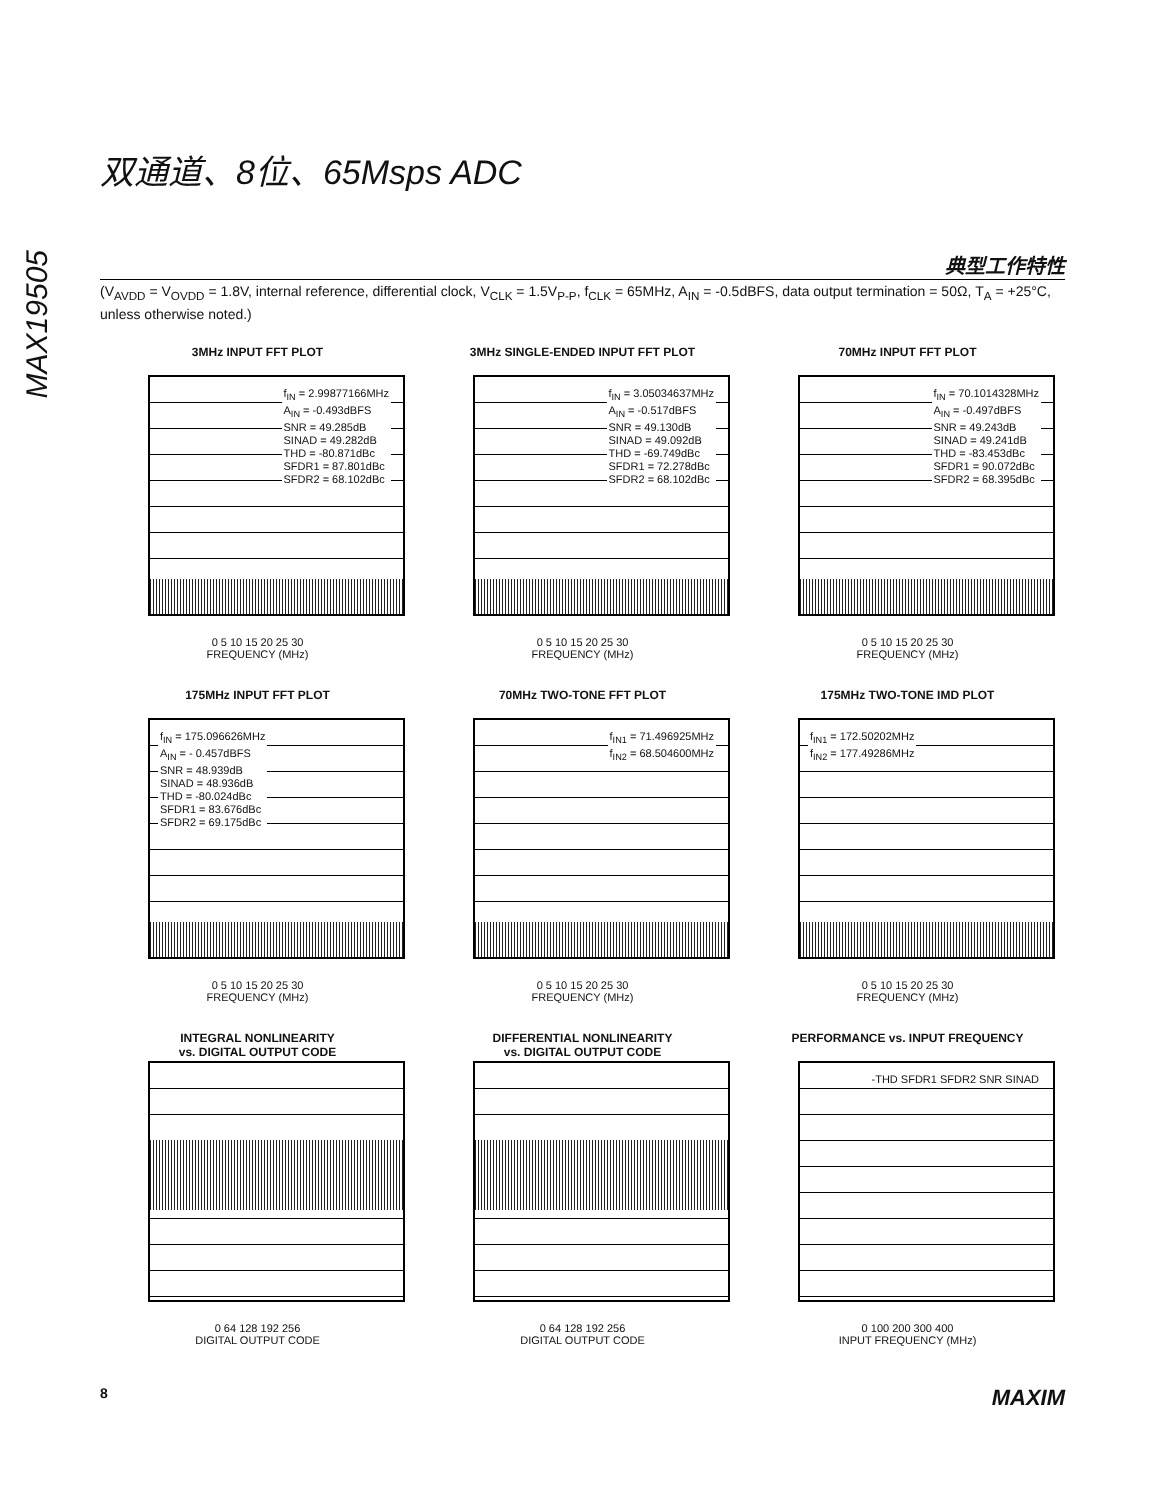双通道、8位、65Msps ADC
MAX19505
典型工作特性
(V<sub>AVDD</sub> = V<sub>OVDD</sub> = 1.8V, internal reference, differential clock, V<sub>CLK</sub> = 1.5V<sub>P-P</sub>, f<sub>CLK</sub> = 65MHz, A<sub>IN</sub> = -0.5dBFS, data output termination = 50Ω, T<sub>A</sub> = +25°C, unless otherwise noted.)
3MHz INPUT FFT PLOT
f<sub>IN</sub> = 2.99877166MHz
A<sub>IN</sub> = -0.493dBFS
SNR = 49.285dB
SINAD = 49.282dB
THD = -80.871dBc
SFDR1 = 87.801dBc
SFDR2 = 68.102dBc
0 5 10 15 20 25 30
FREQUENCY (MHz)
3MHz SINGLE-ENDED INPUT FFT PLOT
f<sub>IN</sub> = 3.05034637MHz
A<sub>IN</sub> = -0.517dBFS
SNR = 49.130dB
SINAD = 49.092dB
THD = -69.749dBc
SFDR1 = 72.278dBc
SFDR2 = 68.102dBc
0 5 10 15 20 25 30
FREQUENCY (MHz)
70MHz INPUT FFT PLOT
f<sub>IN</sub> = 70.1014328MHz
A<sub>IN</sub> = -0.497dBFS
SNR = 49.243dB
SINAD = 49.241dB
THD = -83.453dBc
SFDR1 = 90.072dBc
SFDR2 = 68.395dBc
0 5 10 15 20 25 30
FREQUENCY (MHz)
175MHz INPUT FFT PLOT
f<sub>IN</sub> = 175.096626MHz
A<sub>IN</sub> = - 0.457dBFS
SNR = 48.939dB
SINAD = 48.936dB
THD = -80.024dBc
SFDR1 = 83.676dBc
SFDR2 = 69.175dBc
0 5 10 15 20 25 30
FREQUENCY (MHz)
70MHz TWO-TONE FFT PLOT
f<sub>IN1</sub> = 71.496925MHz
f<sub>IN2</sub> = 68.504600MHz
0 5 10 15 20 25 30
FREQUENCY (MHz)
175MHz TWO-TONE IMD PLOT
f<sub>IN1</sub> = 172.50202MHz
f<sub>IN2</sub> = 177.49286MHz
0 5 10 15 20 25 30
FREQUENCY (MHz)
INTEGRAL NONLINEARITY
vs. DIGITAL OUTPUT CODE
0 64 128 192 256
DIGITAL OUTPUT CODE
DIFFERENTIAL NONLINEARITY
vs. DIGITAL OUTPUT CODE
0 64 128 192 256
DIGITAL OUTPUT CODE
PERFORMANCE vs. INPUT FREQUENCY
-THD SFDR1 SFDR2 SNR SINAD
0 100 200 300 400
INPUT FREQUENCY (MHz)
8 MAXIM